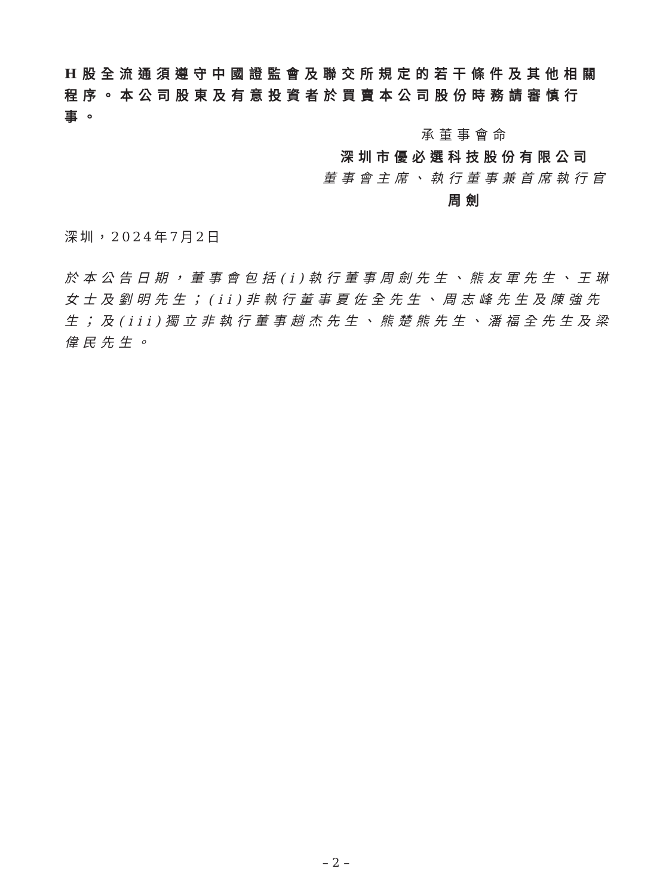H股全流通須遵守中國證監會及聯交所規定的若干條件及其他相關程序。本公司股東及有意投資者於買賣本公司股份時務請審慎行事。
承董事會命
深圳市優必選科技股份有限公司
董事會主席、執行董事兼首席執行官
周劍
深圳，2024年7月2日
於本公告日期，董事會包括(i)執行董事周劍先生、熊友軍先生、王琳女士及劉明先生；(ii)非執行董事夏佐全先生、周志峰先生及陳強先生；及(iii)獨立非執行董事趙杰先生、熊楚熊先生、潘福全先生及梁偉民先生。
– 2 –